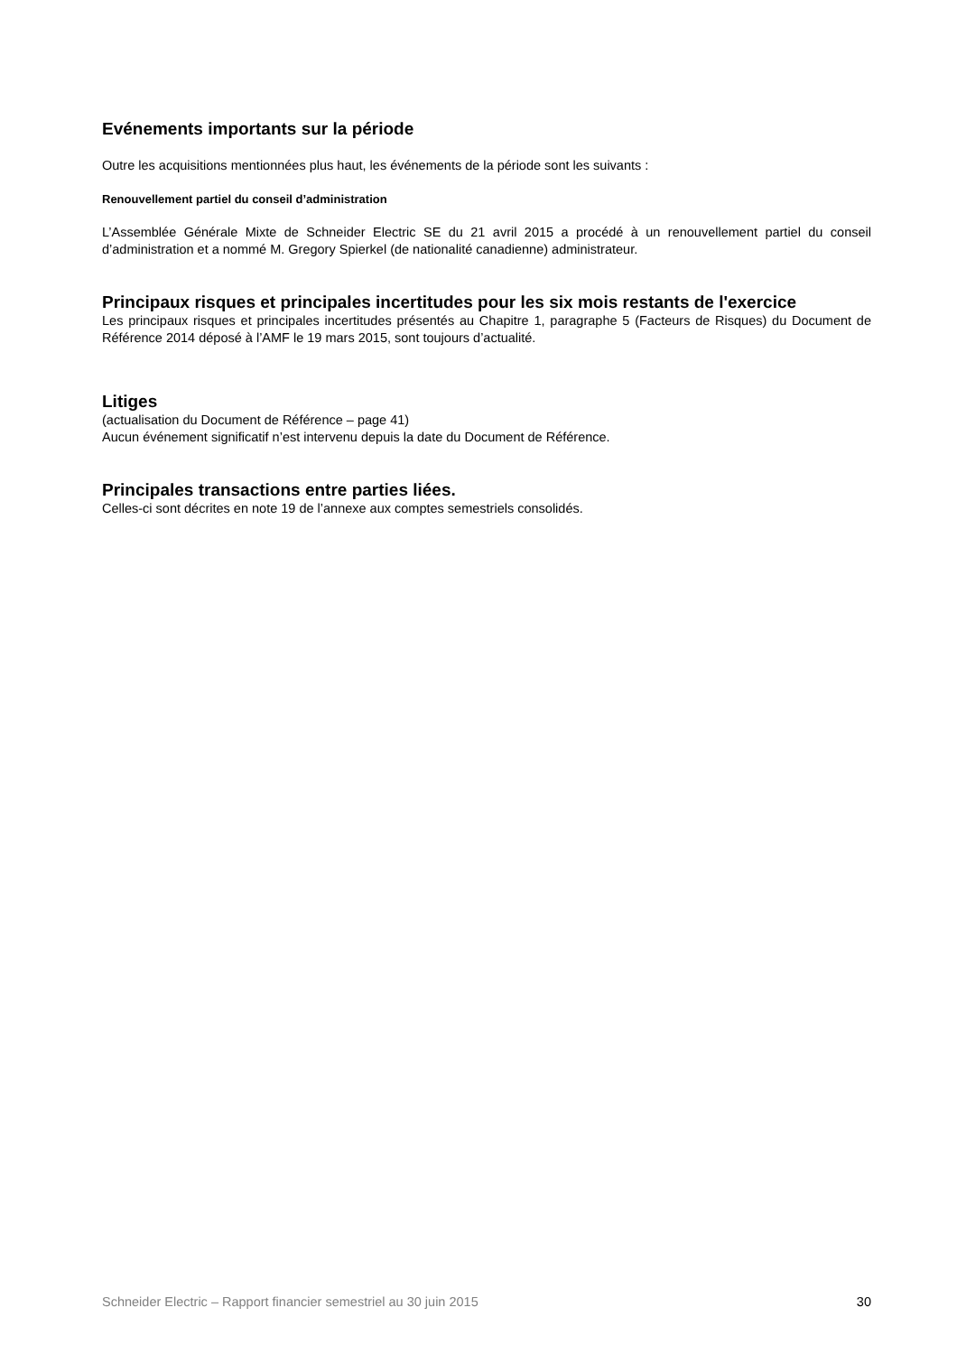Evénements importants sur la période
Outre les acquisitions mentionnées plus haut, les événements de la période sont les suivants :
Renouvellement partiel du conseil d’administration
L’Assemblée Générale Mixte de Schneider Electric SE du 21 avril 2015 a procédé à un renouvellement partiel du conseil d’administration et a nommé M. Gregory Spierkel (de nationalité canadienne) administrateur.
Principaux risques et principales incertitudes pour les six mois restants de l'exercice
Les principaux risques et principales incertitudes présentés au Chapitre 1, paragraphe 5 (Facteurs de Risques) du Document de Référence 2014 déposé à l’AMF le 19 mars 2015, sont toujours d’actualité.
Litiges
(actualisation du Document de Référence – page 41)
Aucun événement significatif n’est intervenu depuis la date du Document de Référence.
Principales transactions entre parties liées.
Celles-ci sont décrites en note 19 de l’annexe aux comptes semestriels consolidés.
Schneider Electric – Rapport financier semestriel au 30 juin 2015 30